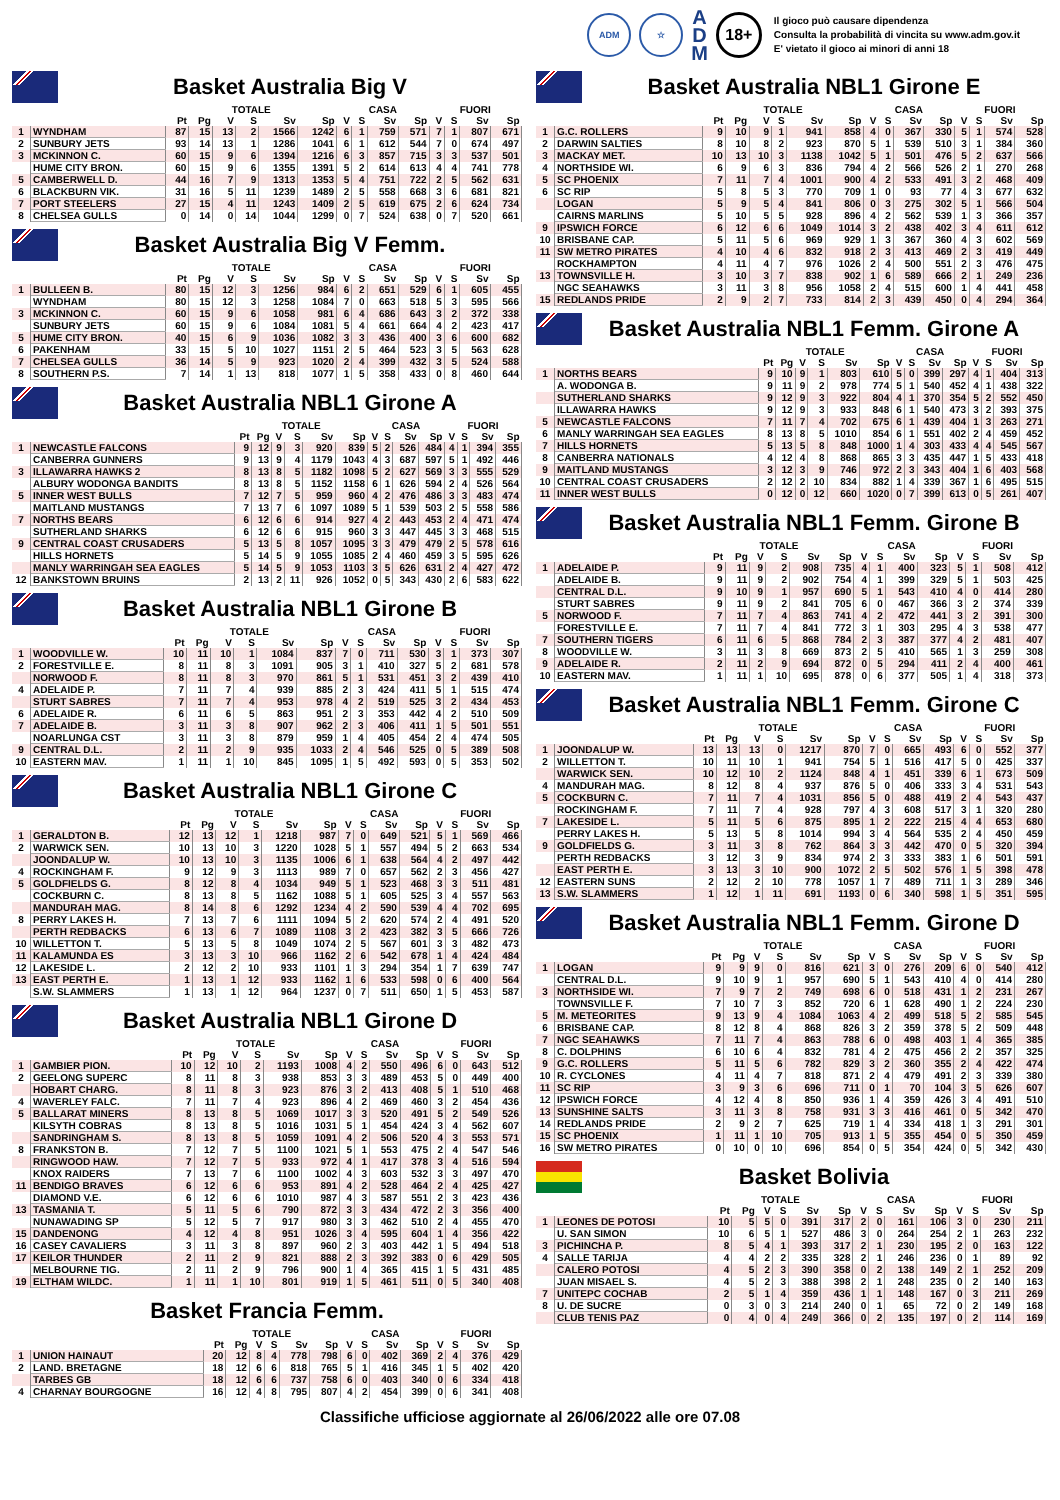ADM ☆
A
D
M
18+
Il gioco può causare dipendenza
Consulta la probabilità di vincita su www.adm.gov.it
E' vietato il gioco ai minori di anni 18
Basket Australia Big V
| | | TOTALE | | | | | | CASA | | | | FUORI | | | |
| --- | --- | --- | --- | --- | --- | --- | --- | --- | --- | --- | --- | --- | --- | --- | --- |
| | | Pt | Pg | V | S | Sv | Sp | V | S | Sv | Sp | V | S | Sv | Sp |
| 1 | WYNDHAM | 87 | 15 | 13 | 2 | 1566 | 1242 | 6 | 1 | 759 | 571 | 7 | 1 | 807 | 671 |
| 2 | SUNBURY JETS | 93 | 14 | 13 | 1 | 1286 | 1041 | 6 | 1 | 612 | 544 | 7 | 0 | 674 | 497 |
| 3 | MCKINNON C. | 60 | 15 | 9 | 6 | 1394 | 1216 | 6 | 3 | 857 | 715 | 3 | 3 | 537 | 501 |
| | HUME CITY BRON. | 60 | 15 | 9 | 6 | 1355 | 1391 | 5 | 2 | 614 | 613 | 4 | 4 | 741 | 778 |
| 5 | CAMBERWELL D. | 44 | 16 | 7 | 9 | 1313 | 1353 | 5 | 4 | 751 | 722 | 2 | 5 | 562 | 631 |
| 6 | BLACKBURN VIK. | 31 | 16 | 5 | 11 | 1239 | 1489 | 2 | 5 | 558 | 668 | 3 | 6 | 681 | 821 |
| 7 | PORT STEELERS | 27 | 15 | 4 | 11 | 1243 | 1409 | 2 | 5 | 619 | 675 | 2 | 6 | 624 | 734 |
| 8 | CHELSEA GULLS | 0 | 14 | 0 | 14 | 1044 | 1299 | 0 | 7 | 524 | 638 | 0 | 7 | 520 | 661 |
Basket Australia Big V Femm.
| | | TOTALE | | | | | | CASA | | | | FUORI | | | |
| --- | --- | --- | --- | --- | --- | --- | --- | --- | --- | --- | --- | --- | --- | --- | --- |
| | | Pt | Pg | V | S | Sv | Sp | V | S | Sv | Sp | V | S | Sv | Sp |
| 1 | BULLEEN B. | 80 | 15 | 12 | 3 | 1256 | 984 | 6 | 2 | 651 | 529 | 6 | 1 | 605 | 455 |
| | WYNDHAM | 80 | 15 | 12 | 3 | 1258 | 1084 | 7 | 0 | 663 | 518 | 5 | 3 | 595 | 566 |
| 3 | MCKINNON C. | 60 | 15 | 9 | 6 | 1058 | 981 | 6 | 4 | 686 | 643 | 3 | 2 | 372 | 338 |
| | SUNBURY JETS | 60 | 15 | 9 | 6 | 1084 | 1081 | 5 | 4 | 661 | 664 | 4 | 2 | 423 | 417 |
| 5 | HUME CITY BRON. | 40 | 15 | 6 | 9 | 1036 | 1082 | 3 | 3 | 436 | 400 | 3 | 6 | 600 | 682 |
| 6 | PAKENHAM | 33 | 15 | 5 | 10 | 1027 | 1151 | 2 | 5 | 464 | 523 | 3 | 5 | 563 | 628 |
| 7 | CHELSEA GULLS | 36 | 14 | 5 | 9 | 923 | 1020 | 2 | 4 | 399 | 432 | 3 | 5 | 524 | 588 |
| 8 | SOUTHERN P.S. | 7 | 14 | 1 | 13 | 818 | 1077 | 1 | 5 | 358 | 433 | 0 | 8 | 460 | 644 |
Basket Australia NBL1 Girone A
| | | TOTALE | | | | | | CASA | | | | FUORI | | | |
| --- | --- | --- | --- | --- | --- | --- | --- | --- | --- | --- | --- | --- | --- | --- | --- |
| | | Pt | Pg | V | S | Sv | Sp | V | S | Sv | Sp | V | S | Sv | Sp |
| 1 | NEWCASTLE FALCONS | 9 | 12 | 9 | 3 | 920 | 839 | 5 | 2 | 526 | 484 | 4 | 1 | 394 | 355 |
| | CANBERRA GUNNERS | 9 | 13 | 9 | 4 | 1179 | 1043 | 4 | 3 | 687 | 597 | 5 | 1 | 492 | 446 |
| 3 | ILLAWARRA HAWKS 2 | 8 | 13 | 8 | 5 | 1182 | 1098 | 5 | 2 | 627 | 569 | 3 | 3 | 555 | 529 |
| | ALBURY WODONGA BANDITS | 8 | 13 | 8 | 5 | 1152 | 1158 | 6 | 1 | 626 | 594 | 2 | 4 | 526 | 564 |
| 5 | INNER WEST BULLS | 7 | 12 | 7 | 5 | 959 | 960 | 4 | 2 | 476 | 486 | 3 | 3 | 483 | 474 |
| | MAITLAND MUSTANGS | 7 | 13 | 7 | 6 | 1097 | 1089 | 5 | 1 | 539 | 503 | 2 | 5 | 558 | 586 |
| 7 | NORTHS BEARS | 6 | 12 | 6 | 6 | 914 | 927 | 4 | 2 | 443 | 453 | 2 | 4 | 471 | 474 |
| | SUTHERLAND SHARKS | 6 | 12 | 6 | 6 | 915 | 960 | 3 | 3 | 447 | 445 | 3 | 3 | 468 | 515 |
| 9 | CENTRAL COAST CRUSADERS | 5 | 13 | 5 | 8 | 1057 | 1095 | 3 | 3 | 479 | 479 | 2 | 5 | 578 | 616 |
| | HILLS HORNETS | 5 | 14 | 5 | 9 | 1055 | 1085 | 2 | 4 | 460 | 459 | 3 | 5 | 595 | 626 |
| | MANLY WARRINGAH SEA EAGLES | 5 | 14 | 5 | 9 | 1053 | 1103 | 3 | 5 | 626 | 631 | 2 | 4 | 427 | 472 |
| 12 | BANKSTOWN BRUINS | 2 | 13 | 2 | 11 | 926 | 1052 | 0 | 5 | 343 | 430 | 2 | 6 | 583 | 622 |
Basket Australia NBL1 Girone B
| | | TOTALE | | | | | | CASA | | | | FUORI | | | |
| --- | --- | --- | --- | --- | --- | --- | --- | --- | --- | --- | --- | --- | --- | --- | --- |
| | | Pt | Pg | V | S | Sv | Sp | V | S | Sv | Sp | V | S | Sv | Sp |
| 1 | WOODVILLE W. | 10 | 11 | 10 | 1 | 1084 | 837 | 7 | 0 | 711 | 530 | 3 | 1 | 373 | 307 |
| 2 | FORESTVILLE E. | 8 | 11 | 8 | 3 | 1091 | 905 | 3 | 1 | 410 | 327 | 5 | 2 | 681 | 578 |
| | NORWOOD F. | 8 | 11 | 8 | 3 | 970 | 861 | 5 | 1 | 531 | 451 | 3 | 2 | 439 | 410 |
| 4 | ADELAIDE P. | 7 | 11 | 7 | 4 | 939 | 885 | 2 | 3 | 424 | 411 | 5 | 1 | 515 | 474 |
| | STURT SABRES | 7 | 11 | 7 | 4 | 953 | 978 | 4 | 2 | 519 | 525 | 3 | 2 | 434 | 453 |
| 6 | ADELAIDE R. | 6 | 11 | 6 | 5 | 863 | 951 | 2 | 3 | 353 | 442 | 4 | 2 | 510 | 509 |
| 7 | ADELAIDE B. | 3 | 11 | 3 | 8 | 907 | 962 | 2 | 3 | 406 | 411 | 1 | 5 | 501 | 551 |
| | NOARLUNGA CST | 3 | 11 | 3 | 8 | 879 | 959 | 1 | 4 | 405 | 454 | 2 | 4 | 474 | 505 |
| 9 | CENTRAL D.L. | 2 | 11 | 2 | 9 | 935 | 1033 | 2 | 4 | 546 | 525 | 0 | 5 | 389 | 508 |
| 10 | EASTERN MAV. | 1 | 11 | 1 | 10 | 845 | 1095 | 1 | 5 | 492 | 593 | 0 | 5 | 353 | 502 |
Basket Australia NBL1 Girone C
| | | TOTALE | | | | | | CASA | | | | FUORI | | | |
| --- | --- | --- | --- | --- | --- | --- | --- | --- | --- | --- | --- | --- | --- | --- | --- |
| | | Pt | Pg | V | S | Sv | Sp | V | S | Sv | Sp | V | S | Sv | Sp |
| 1 | GERALDTON B. | 12 | 13 | 12 | 1 | 1218 | 987 | 7 | 0 | 649 | 521 | 5 | 1 | 569 | 466 |
| 2 | WARWICK SEN. | 10 | 13 | 10 | 3 | 1220 | 1028 | 5 | 1 | 557 | 494 | 5 | 2 | 663 | 534 |
| | JOONDALUP W. | 10 | 13 | 10 | 3 | 1135 | 1006 | 6 | 1 | 638 | 564 | 4 | 2 | 497 | 442 |
| 4 | ROCKINGHAM F. | 9 | 12 | 9 | 3 | 1113 | 989 | 7 | 0 | 657 | 562 | 2 | 3 | 456 | 427 |
| 5 | GOLDFIELDS G. | 8 | 12 | 8 | 4 | 1034 | 949 | 5 | 1 | 523 | 468 | 3 | 3 | 511 | 481 |
| | COCKBURN C. | 8 | 13 | 8 | 5 | 1162 | 1088 | 5 | 1 | 605 | 525 | 3 | 4 | 557 | 563 |
| | MANDURAH MAG. | 8 | 14 | 8 | 6 | 1292 | 1234 | 4 | 2 | 590 | 539 | 4 | 4 | 702 | 695 |
| 8 | PERRY LAKES H. | 7 | 13 | 7 | 6 | 1111 | 1094 | 5 | 2 | 620 | 574 | 2 | 4 | 491 | 520 |
| | PERTH REDBACKS | 6 | 13 | 6 | 7 | 1089 | 1108 | 3 | 2 | 423 | 382 | 3 | 5 | 666 | 726 |
| 10 | WILLETTON T. | 5 | 13 | 5 | 8 | 1049 | 1074 | 2 | 5 | 567 | 601 | 3 | 3 | 482 | 473 |
| 11 | KALAMUNDA ES | 3 | 13 | 3 | 10 | 966 | 1162 | 2 | 6 | 542 | 678 | 1 | 4 | 424 | 484 |
| 12 | LAKESIDE L. | 2 | 12 | 2 | 10 | 933 | 1101 | 1 | 3 | 294 | 354 | 1 | 7 | 639 | 747 |
| 13 | EAST PERTH E. | 1 | 13 | 1 | 12 | 933 | 1162 | 1 | 6 | 533 | 598 | 0 | 6 | 400 | 564 |
| | S.W. SLAMMERS | 1 | 13 | 1 | 12 | 964 | 1237 | 0 | 7 | 511 | 650 | 1 | 5 | 453 | 587 |
Basket Australia NBL1 Girone D
| | | TOTALE | | | | | | CASA | | | | FUORI | | | |
| --- | --- | --- | --- | --- | --- | --- | --- | --- | --- | --- | --- | --- | --- | --- | --- |
| | | Pt | Pg | V | S | Sv | Sp | V | S | Sv | Sp | V | S | Sv | Sp |
| 1 | GAMBIER PION. | 10 | 12 | 10 | 2 | 1193 | 1008 | 4 | 2 | 550 | 496 | 6 | 0 | 643 | 512 |
| 2 | GEELONG SUPERC | 8 | 11 | 8 | 3 | 938 | 853 | 3 | 3 | 489 | 453 | 5 | 0 | 449 | 400 |
| | HOBART CHARG. | 8 | 11 | 8 | 3 | 923 | 876 | 3 | 2 | 413 | 408 | 5 | 1 | 510 | 468 |
| 4 | WAVERLEY FALC. | 7 | 11 | 7 | 4 | 923 | 896 | 4 | 2 | 469 | 460 | 3 | 2 | 454 | 436 |
| 5 | BALLARAT MINERS | 8 | 13 | 8 | 5 | 1069 | 1017 | 3 | 3 | 520 | 491 | 5 | 2 | 549 | 526 |
| | KILSYTH COBRAS | 8 | 13 | 8 | 5 | 1016 | 1031 | 5 | 1 | 454 | 424 | 3 | 4 | 562 | 607 |
| | SANDRINGHAM S. | 8 | 13 | 8 | 5 | 1059 | 1091 | 4 | 2 | 506 | 520 | 4 | 3 | 553 | 571 |
| 8 | FRANKSTON B. | 7 | 12 | 7 | 5 | 1100 | 1021 | 5 | 1 | 553 | 475 | 2 | 4 | 547 | 546 |
| | RINGWOOD HAW. | 7 | 12 | 7 | 5 | 933 | 972 | 4 | 1 | 417 | 378 | 3 | 4 | 516 | 594 |
| | KNOX RAIDERS | 7 | 13 | 7 | 6 | 1100 | 1002 | 4 | 3 | 603 | 532 | 3 | 3 | 497 | 470 |
| 11 | BENDIGO BRAVES | 6 | 12 | 6 | 6 | 953 | 891 | 4 | 2 | 528 | 464 | 2 | 4 | 425 | 427 |
| | DIAMOND V.E. | 6 | 12 | 6 | 6 | 1010 | 987 | 4 | 3 | 587 | 551 | 2 | 3 | 423 | 436 |
| 13 | TASMANIA T. | 5 | 11 | 5 | 6 | 790 | 872 | 3 | 3 | 434 | 472 | 2 | 3 | 356 | 400 |
| | NUNAWADING SP | 5 | 12 | 5 | 7 | 917 | 980 | 3 | 3 | 462 | 510 | 2 | 4 | 455 | 470 |
| 15 | DANDENONG | 4 | 12 | 4 | 8 | 951 | 1026 | 3 | 4 | 595 | 604 | 1 | 4 | 356 | 422 |
| 16 | CASEY CAVALIERS | 3 | 11 | 3 | 8 | 897 | 960 | 2 | 3 | 403 | 442 | 1 | 5 | 494 | 518 |
| 17 | KEILOR THUNDER | 2 | 11 | 2 | 9 | 821 | 888 | 2 | 3 | 392 | 383 | 0 | 6 | 429 | 505 |
| | MELBOURNE TIG. | 2 | 11 | 2 | 9 | 796 | 900 | 1 | 4 | 365 | 415 | 1 | 5 | 431 | 485 |
| 19 | ELTHAM WILDC. | 1 | 11 | 1 | 10 | 801 | 919 | 1 | 5 | 461 | 511 | 0 | 5 | 340 | 408 |
Basket Francia Femm.
| | | TOTALE | | | | | | CASA | | | | FUORI | | | |
| --- | --- | --- | --- | --- | --- | --- | --- | --- | --- | --- | --- | --- | --- | --- | --- |
| | | Pt | Pg | V | S | Sv | Sp | V | S | Sv | Sp | V | S | Sv | Sp |
| 1 | UNION HAINAUT | 20 | 12 | 8 | 4 | 778 | 798 | 6 | 0 | 402 | 369 | 2 | 4 | 376 | 429 |
| 2 | LAND. BRETAGNE | 18 | 12 | 6 | 6 | 818 | 765 | 5 | 1 | 416 | 345 | 1 | 5 | 402 | 420 |
| | TARBES GB | 18 | 12 | 6 | 6 | 737 | 758 | 6 | 0 | 403 | 340 | 0 | 6 | 334 | 418 |
| 4 | CHARNAY BOURGOGNE | 16 | 12 | 4 | 8 | 795 | 807 | 4 | 2 | 454 | 399 | 0 | 6 | 341 | 408 |
Basket Australia NBL1 Girone E
| | | TOTALE | | | | | | CASA | | | | FUORI | | | |
| --- | --- | --- | --- | --- | --- | --- | --- | --- | --- | --- | --- | --- | --- | --- | --- |
| | | Pt | Pg | V | S | Sv | Sp | V | S | Sv | Sp | V | S | Sv | Sp |
| 1 | G.C. ROLLERS | 9 | 10 | 9 | 1 | 941 | 858 | 4 | 0 | 367 | 330 | 5 | 1 | 574 | 528 |
| 2 | DARWIN SALTIES | 8 | 10 | 8 | 2 | 923 | 870 | 5 | 1 | 539 | 510 | 3 | 1 | 384 | 360 |
| 3 | MACKAY MET. | 10 | 13 | 10 | 3 | 1138 | 1042 | 5 | 1 | 501 | 476 | 5 | 2 | 637 | 566 |
| 4 | NORTHSIDE WI. | 6 | 9 | 6 | 3 | 836 | 794 | 4 | 2 | 566 | 526 | 2 | 1 | 270 | 268 |
| 5 | SC PHOENIX | 7 | 11 | 7 | 4 | 1001 | 900 | 4 | 2 | 533 | 491 | 3 | 2 | 468 | 409 |
| 6 | SC RIP | 5 | 8 | 5 | 3 | 770 | 709 | 1 | 0 | 93 | 77 | 4 | 3 | 677 | 632 |
| | LOGAN | 5 | 9 | 5 | 4 | 841 | 806 | 0 | 3 | 275 | 302 | 5 | 1 | 566 | 504 |
| | CAIRNS MARLINS | 5 | 10 | 5 | 5 | 928 | 896 | 4 | 2 | 562 | 539 | 1 | 3 | 366 | 357 |
| 9 | IPSWICH FORCE | 6 | 12 | 6 | 6 | 1049 | 1014 | 3 | 2 | 438 | 402 | 3 | 4 | 611 | 612 |
| 10 | BRISBANE CAP. | 5 | 11 | 5 | 6 | 969 | 929 | 1 | 3 | 367 | 360 | 4 | 3 | 602 | 569 |
| 11 | SW METRO PIRATES | 4 | 10 | 4 | 6 | 832 | 918 | 2 | 3 | 413 | 469 | 2 | 3 | 419 | 449 |
| | ROCKHAMPTON | 4 | 11 | 4 | 7 | 976 | 1026 | 2 | 4 | 500 | 551 | 2 | 3 | 476 | 475 |
| 13 | TOWNSVILLE H. | 3 | 10 | 3 | 7 | 838 | 902 | 1 | 6 | 589 | 666 | 2 | 1 | 249 | 236 |
| | NGC SEAHAWKS | 3 | 11 | 3 | 8 | 956 | 1058 | 2 | 4 | 515 | 600 | 1 | 4 | 441 | 458 |
| 15 | REDLANDS PRIDE | 2 | 9 | 2 | 7 | 733 | 814 | 2 | 3 | 439 | 450 | 0 | 4 | 294 | 364 |
Basket Australia NBL1 Femm. Girone A
| | | TOTALE | | | | | | CASA | | | | FUORI | | | |
| --- | --- | --- | --- | --- | --- | --- | --- | --- | --- | --- | --- | --- | --- | --- | --- |
| | | Pt | Pg | V | S | Sv | Sp | V | S | Sv | Sp | V | S | Sv | Sp |
| 1 | NORTHS BEARS | 9 | 10 | 9 | 1 | 803 | 610 | 5 | 0 | 399 | 297 | 4 | 1 | 404 | 313 |
| | A. WODONGA B. | 9 | 11 | 9 | 2 | 978 | 774 | 5 | 1 | 540 | 452 | 4 | 1 | 438 | 322 |
| | SUTHERLAND SHARKS | 9 | 12 | 9 | 3 | 922 | 804 | 4 | 1 | 370 | 354 | 5 | 2 | 552 | 450 |
| | ILLAWARRA HAWKS | 9 | 12 | 9 | 3 | 933 | 848 | 6 | 1 | 540 | 473 | 3 | 2 | 393 | 375 |
| 5 | NEWCASTLE FALCONS | 7 | 11 | 7 | 4 | 702 | 675 | 6 | 1 | 439 | 404 | 1 | 3 | 263 | 271 |
| 6 | MANLY WARRINGAH SEA EAGLES | 8 | 13 | 8 | 5 | 1010 | 854 | 6 | 1 | 551 | 402 | 2 | 4 | 459 | 452 |
| 7 | HILLS HORNETS | 5 | 13 | 5 | 8 | 848 | 1000 | 1 | 4 | 303 | 433 | 4 | 4 | 545 | 567 |
| 8 | CANBERRA NATIONALS | 4 | 12 | 4 | 8 | 868 | 865 | 3 | 3 | 435 | 447 | 1 | 5 | 433 | 418 |
| 9 | MAITLAND MUSTANGS | 3 | 12 | 3 | 9 | 746 | 972 | 2 | 3 | 343 | 404 | 1 | 6 | 403 | 568 |
| 10 | CENTRAL COAST CRUSADERS | 2 | 12 | 2 | 10 | 834 | 882 | 1 | 4 | 339 | 367 | 1 | 6 | 495 | 515 |
| 11 | INNER WEST BULLS | 0 | 12 | 0 | 12 | 660 | 1020 | 0 | 7 | 399 | 613 | 0 | 5 | 261 | 407 |
Basket Australia NBL1 Femm. Girone B
| | | TOTALE | | | | | | CASA | | | | FUORI | | | |
| --- | --- | --- | --- | --- | --- | --- | --- | --- | --- | --- | --- | --- | --- | --- | --- |
| | | Pt | Pg | V | S | Sv | Sp | V | S | Sv | Sp | V | S | Sv | Sp |
| 1 | ADELAIDE P. | 9 | 11 | 9 | 2 | 908 | 735 | 4 | 1 | 400 | 323 | 5 | 1 | 508 | 412 |
| | ADELAIDE B. | 9 | 11 | 9 | 2 | 902 | 754 | 4 | 1 | 399 | 329 | 5 | 1 | 503 | 425 |
| | CENTRAL D.L. | 9 | 10 | 9 | 1 | 957 | 690 | 5 | 1 | 543 | 410 | 4 | 0 | 414 | 280 |
| | STURT SABRES | 9 | 11 | 9 | 2 | 841 | 705 | 6 | 0 | 467 | 366 | 3 | 2 | 374 | 339 |
| 5 | NORWOOD F. | 7 | 11 | 7 | 4 | 863 | 741 | 4 | 2 | 472 | 441 | 3 | 2 | 391 | 300 |
| | FORESTVILLE E. | 7 | 11 | 7 | 4 | 841 | 772 | 3 | 1 | 303 | 295 | 4 | 3 | 538 | 477 |
| 7 | SOUTHERN TIGERS | 6 | 11 | 6 | 5 | 868 | 784 | 2 | 3 | 387 | 377 | 4 | 2 | 481 | 407 |
| 8 | WOODVILLE W. | 3 | 11 | 3 | 8 | 669 | 873 | 2 | 5 | 410 | 565 | 1 | 3 | 259 | 308 |
| 9 | ADELAIDE R. | 2 | 11 | 2 | 9 | 694 | 872 | 0 | 5 | 294 | 411 | 2 | 4 | 400 | 461 |
| 10 | EASTERN MAV. | 1 | 11 | 1 | 10 | 695 | 878 | 0 | 6 | 377 | 505 | 1 | 4 | 318 | 373 |
Basket Australia NBL1 Femm. Girone C
| | | TOTALE | | | | | | CASA | | | | FUORI | | | |
| --- | --- | --- | --- | --- | --- | --- | --- | --- | --- | --- | --- | --- | --- | --- | --- |
| | | Pt | Pg | V | S | Sv | Sp | V | S | Sv | Sp | V | S | Sv | Sp |
| 1 | JOONDALUP W. | 13 | 13 | 13 | 0 | 1217 | 870 | 7 | 0 | 665 | 493 | 6 | 0 | 552 | 377 |
| 2 | WILLETTON T. | 10 | 11 | 10 | 1 | 941 | 754 | 5 | 1 | 516 | 417 | 5 | 0 | 425 | 337 |
| | WARWICK SEN. | 10 | 12 | 10 | 2 | 1124 | 848 | 4 | 1 | 451 | 339 | 6 | 1 | 673 | 509 |
| 4 | MANDURAH MAG. | 8 | 12 | 8 | 4 | 937 | 876 | 5 | 0 | 406 | 333 | 3 | 4 | 531 | 543 |
| 5 | COCKBURN C. | 7 | 11 | 7 | 4 | 1031 | 856 | 5 | 0 | 488 | 419 | 2 | 4 | 543 | 437 |
| | ROCKINGHAM F. | 7 | 11 | 7 | 4 | 928 | 797 | 4 | 3 | 608 | 517 | 3 | 1 | 320 | 280 |
| 7 | LAKESIDE L. | 5 | 11 | 5 | 6 | 875 | 895 | 1 | 2 | 222 | 215 | 4 | 4 | 653 | 680 |
| | PERRY LAKES H. | 5 | 13 | 5 | 8 | 1014 | 994 | 3 | 4 | 564 | 535 | 2 | 4 | 450 | 459 |
| 9 | GOLDFIELDS G. | 3 | 11 | 3 | 8 | 762 | 864 | 3 | 3 | 442 | 470 | 0 | 5 | 320 | 394 |
| | PERTH REDBACKS | 3 | 12 | 3 | 9 | 834 | 974 | 2 | 3 | 333 | 383 | 1 | 6 | 501 | 591 |
| | EAST PERTH E. | 3 | 13 | 3 | 10 | 900 | 1072 | 2 | 5 | 502 | 576 | 1 | 5 | 398 | 478 |
| 12 | EASTERN SUNS | 2 | 12 | 2 | 10 | 778 | 1057 | 1 | 7 | 489 | 711 | 1 | 3 | 289 | 346 |
| 13 | S.W. SLAMMERS | 1 | 12 | 1 | 11 | 691 | 1193 | 0 | 6 | 340 | 598 | 1 | 5 | 351 | 595 |
Basket Australia NBL1 Femm. Girone D
| | | TOTALE | | | | | | CASA | | | | FUORI | | | |
| --- | --- | --- | --- | --- | --- | --- | --- | --- | --- | --- | --- | --- | --- | --- | --- |
| | | Pt | Pg | V | S | Sv | Sp | V | S | Sv | Sp | V | S | Sv | Sp |
| 1 | LOGAN | 9 | 9 | 9 | 0 | 816 | 621 | 3 | 0 | 276 | 209 | 6 | 0 | 540 | 412 |
| | CENTRAL D.L. | 9 | 10 | 9 | 1 | 957 | 690 | 5 | 1 | 543 | 410 | 4 | 0 | 414 | 280 |
| 3 | NORTHSIDE WI. | 7 | 9 | 7 | 2 | 749 | 698 | 6 | 0 | 518 | 431 | 1 | 2 | 231 | 267 |
| | TOWNSVILLE F. | 7 | 10 | 7 | 3 | 852 | 720 | 6 | 1 | 628 | 490 | 1 | 2 | 224 | 230 |
| 5 | M. METEORITES | 9 | 13 | 9 | 4 | 1084 | 1063 | 4 | 2 | 499 | 518 | 5 | 2 | 585 | 545 |
| 6 | BRISBANE CAP. | 8 | 12 | 8 | 4 | 868 | 826 | 3 | 2 | 359 | 378 | 5 | 2 | 509 | 448 |
| 7 | NGC SEAHAWKS | 7 | 11 | 7 | 4 | 863 | 788 | 6 | 0 | 498 | 403 | 1 | 4 | 365 | 385 |
| 8 | C. DOLPHINS | 6 | 10 | 6 | 4 | 832 | 781 | 4 | 2 | 475 | 456 | 2 | 2 | 357 | 325 |
| 9 | G.C. ROLLERS | 5 | 11 | 5 | 6 | 782 | 829 | 3 | 2 | 360 | 355 | 2 | 4 | 422 | 474 |
| 10 | R. CYCLONES | 4 | 11 | 4 | 7 | 818 | 871 | 2 | 4 | 479 | 491 | 2 | 3 | 339 | 380 |
| 11 | SC RIP | 3 | 9 | 3 | 6 | 696 | 711 | 0 | 1 | 70 | 104 | 3 | 5 | 626 | 607 |
| 12 | IPSWICH FORCE | 4 | 12 | 4 | 8 | 850 | 936 | 1 | 4 | 359 | 426 | 3 | 4 | 491 | 510 |
| 13 | SUNSHINE SALTS | 3 | 11 | 3 | 8 | 758 | 931 | 3 | 3 | 416 | 461 | 0 | 5 | 342 | 470 |
| 14 | REDLANDS PRIDE | 2 | 9 | 2 | 7 | 625 | 719 | 1 | 4 | 334 | 418 | 1 | 3 | 291 | 301 |
| 15 | SC PHOENIX | 1 | 11 | 1 | 10 | 705 | 913 | 1 | 5 | 355 | 454 | 0 | 5 | 350 | 459 |
| 16 | SW METRO PIRATES | 0 | 10 | 0 | 10 | 696 | 854 | 0 | 5 | 354 | 424 | 0 | 5 | 342 | 430 |
Basket Bolivia
| | | TOTALE | | | | | | CASA | | | | FUORI | | | |
| --- | --- | --- | --- | --- | --- | --- | --- | --- | --- | --- | --- | --- | --- | --- | --- |
| | | Pt | Pg | V | S | Sv | Sp | V | S | Sv | Sp | V | S | Sv | Sp |
| 1 | LEONES DE POTOSI | 10 | 5 | 5 | 0 | 391 | 317 | 2 | 0 | 161 | 106 | 3 | 0 | 230 | 211 |
| | U. SAN SIMON | 10 | 6 | 5 | 1 | 527 | 486 | 3 | 0 | 264 | 254 | 2 | 1 | 263 | 232 |
| 3 | PICHINCHA P. | 8 | 5 | 4 | 1 | 393 | 317 | 2 | 1 | 230 | 195 | 2 | 0 | 163 | 122 |
| 4 | SALLE TARIJA | 4 | 4 | 2 | 2 | 335 | 328 | 2 | 1 | 246 | 236 | 0 | 1 | 89 | 92 |
| | CALERO POTOSI | 4 | 5 | 2 | 3 | 390 | 358 | 0 | 2 | 138 | 149 | 2 | 1 | 252 | 209 |
| | JUAN MISAEL S. | 4 | 5 | 2 | 3 | 388 | 398 | 2 | 1 | 248 | 235 | 0 | 2 | 140 | 163 |
| 7 | UNITEPC COCHAB | 2 | 5 | 1 | 4 | 359 | 436 | 1 | 1 | 148 | 167 | 0 | 3 | 211 | 269 |
| 8 | U. DE SUCRE | 0 | 3 | 0 | 3 | 214 | 240 | 0 | 1 | 65 | 72 | 0 | 2 | 149 | 168 |
| | CLUB TENIS PAZ | 0 | 4 | 0 | 4 | 249 | 366 | 0 | 2 | 135 | 197 | 0 | 2 | 114 | 169 |
Classifiche ufficiose aggiornate al 26/06/2022 alle ore 07.08